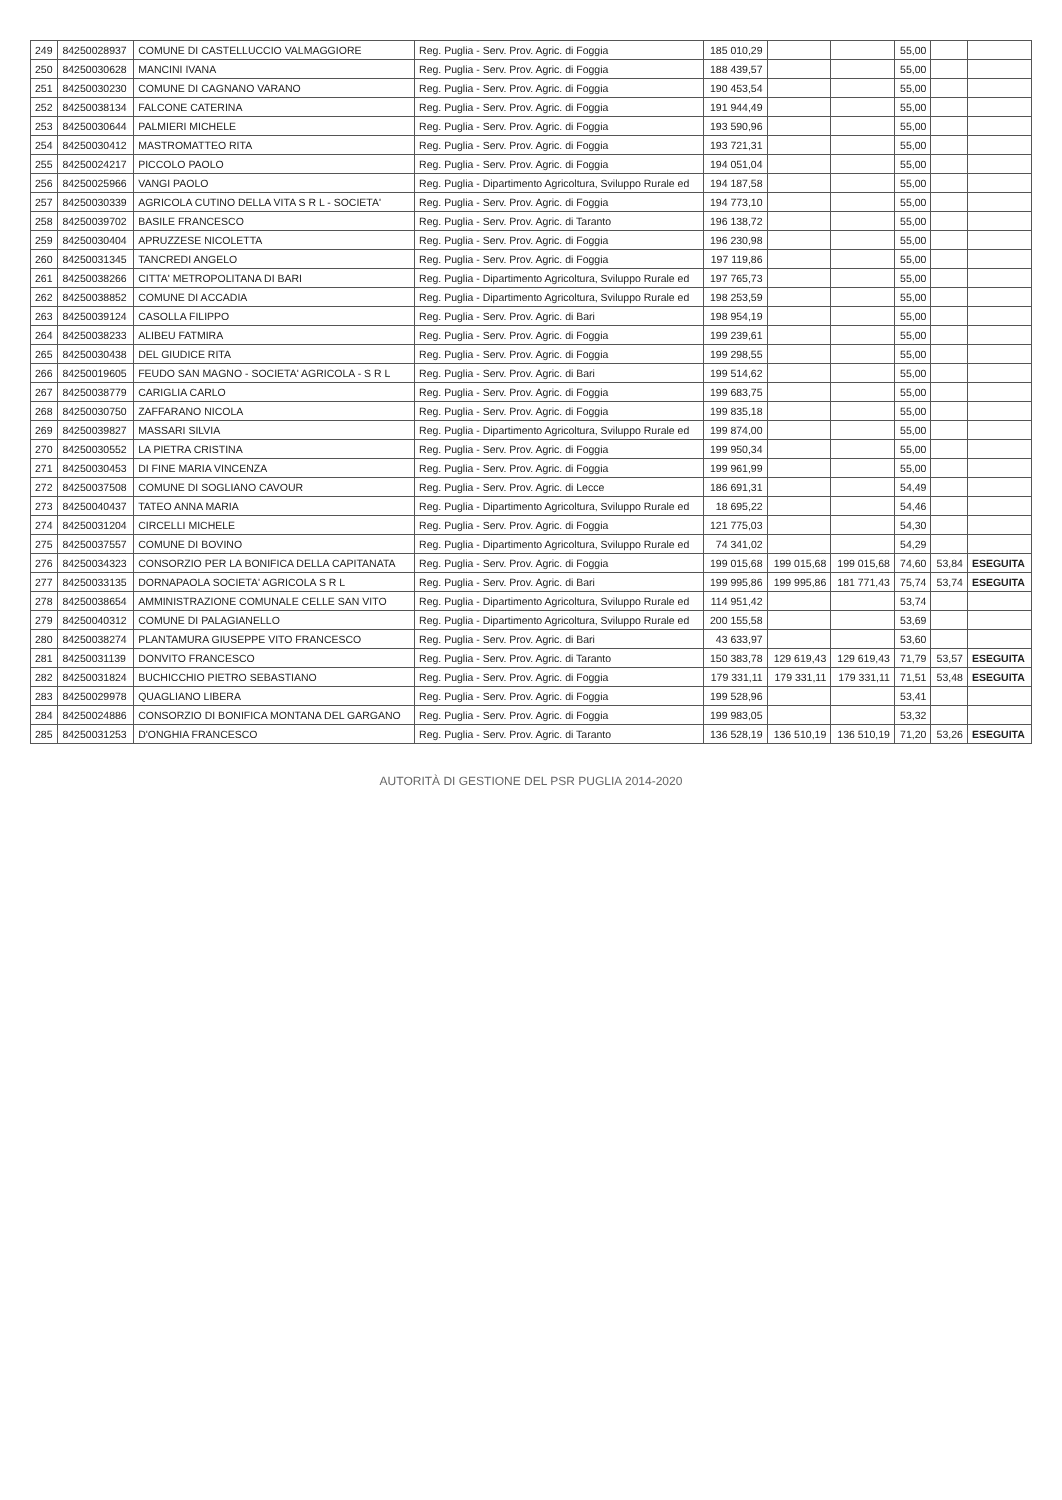| 249 | 84250028937 | COMUNE DI CASTELLUCCIO VALMAGGIORE | Reg. Puglia - Serv. Prov. Agric. di Foggia | 185 010,29 | | | 55,00 | | |
| 250 | 84250030628 | MANCINI IVANA | Reg. Puglia - Serv. Prov. Agric. di Foggia | 188 439,57 | | | 55,00 | | |
| 251 | 84250030230 | COMUNE DI CAGNANO VARANO | Reg. Puglia - Serv. Prov. Agric. di Foggia | 190 453,54 | | | 55,00 | | |
| 252 | 84250038134 | FALCONE CATERINA | Reg. Puglia - Serv. Prov. Agric. di Foggia | 191 944,49 | | | 55,00 | | |
| 253 | 84250030644 | PALMIERI MICHELE | Reg. Puglia - Serv. Prov. Agric. di Foggia | 193 590,96 | | | 55,00 | | |
| 254 | 84250030412 | MASTROMATTEO RITA | Reg. Puglia - Serv. Prov. Agric. di Foggia | 193 721,31 | | | 55,00 | | |
| 255 | 84250024217 | PICCOLO PAOLO | Reg. Puglia - Serv. Prov. Agric. di Foggia | 194 051,04 | | | 55,00 | | |
| 256 | 84250025966 | VANGI PAOLO | Reg. Puglia - Dipartimento Agricoltura, Sviluppo Rurale ed | 194 187,58 | | | 55,00 | | |
| 257 | 84250030339 | AGRICOLA CUTINO DELLA VITA S R L - SOCIETA' | Reg. Puglia - Serv. Prov. Agric. di Foggia | 194 773,10 | | | 55,00 | | |
| 258 | 84250039702 | BASILE FRANCESCO | Reg. Puglia - Serv. Prov. Agric. di Taranto | 196 138,72 | | | 55,00 | | |
| 259 | 84250030404 | APRUZZESE NICOLETTA | Reg. Puglia - Serv. Prov. Agric. di Foggia | 196 230,98 | | | 55,00 | | |
| 260 | 84250031345 | TANCREDI ANGELO | Reg. Puglia - Serv. Prov. Agric. di Foggia | 197 119,86 | | | 55,00 | | |
| 261 | 84250038266 | CITTA' METROPOLITANA DI BARI | Reg. Puglia - Dipartimento Agricoltura, Sviluppo Rurale ed | 197 765,73 | | | 55,00 | | |
| 262 | 84250038852 | COMUNE DI ACCADIA | Reg. Puglia - Dipartimento Agricoltura, Sviluppo Rurale ed | 198 253,59 | | | 55,00 | | |
| 263 | 84250039124 | CASOLLA FILIPPO | Reg. Puglia - Serv. Prov. Agric. di Bari | 198 954,19 | | | 55,00 | | |
| 264 | 84250038233 | ALIBEU FATMIRA | Reg. Puglia - Serv. Prov. Agric. di Foggia | 199 239,61 | | | 55,00 | | |
| 265 | 84250030438 | DEL GIUDICE RITA | Reg. Puglia - Serv. Prov. Agric. di Foggia | 199 298,55 | | | 55,00 | | |
| 266 | 84250019605 | FEUDO SAN MAGNO - SOCIETA' AGRICOLA - S R L | Reg. Puglia - Serv. Prov. Agric. di Bari | 199 514,62 | | | 55,00 | | |
| 267 | 84250038779 | CARIGLIA CARLO | Reg. Puglia - Serv. Prov. Agric. di Foggia | 199 683,75 | | | 55,00 | | |
| 268 | 84250030750 | ZAFFARANO NICOLA | Reg. Puglia - Serv. Prov. Agric. di Foggia | 199 835,18 | | | 55,00 | | |
| 269 | 84250039827 | MASSARI SILVIA | Reg. Puglia - Dipartimento Agricoltura, Sviluppo Rurale ed | 199 874,00 | | | 55,00 | | |
| 270 | 84250030552 | LA PIETRA CRISTINA | Reg. Puglia - Serv. Prov. Agric. di Foggia | 199 950,34 | | | 55,00 | | |
| 271 | 84250030453 | DI FINE MARIA VINCENZA | Reg. Puglia - Serv. Prov. Agric. di Foggia | 199 961,99 | | | 55,00 | | |
| 272 | 84250037508 | COMUNE DI SOGLIANO CAVOUR | Reg. Puglia - Serv. Prov. Agric. di Lecce | 186 691,31 | | | 54,49 | | |
| 273 | 84250040437 | TATEO ANNA MARIA | Reg. Puglia - Dipartimento Agricoltura, Sviluppo Rurale ed | 18 695,22 | | | 54,46 | | |
| 274 | 84250031204 | CIRCELLI MICHELE | Reg. Puglia - Serv. Prov. Agric. di Foggia | 121 775,03 | | | 54,30 | | |
| 275 | 84250037557 | COMUNE DI BOVINO | Reg. Puglia - Dipartimento Agricoltura, Sviluppo Rurale ed | 74 341,02 | | | 54,29 | | |
| 276 | 84250034323 | CONSORZIO PER LA BONIFICA DELLA CAPITANATA | Reg. Puglia - Serv. Prov. Agric. di Foggia | 199 015,68 | 199 015,68 | 199 015,68 | 74,60 | 53,84 | ESEGUITA |
| 277 | 84250033135 | DORNAPAOLA SOCIETA' AGRICOLA S R L | Reg. Puglia - Serv. Prov. Agric. di Bari | 199 995,86 | 199 995,86 | 181 771,43 | 75,74 | 53,74 | ESEGUITA |
| 278 | 84250038654 | AMMINISTRAZIONE COMUNALE CELLE SAN VITO | Reg. Puglia - Dipartimento Agricoltura, Sviluppo Rurale ed | 114 951,42 | | | 53,74 | | |
| 279 | 84250040312 | COMUNE DI PALAGIANELLO | Reg. Puglia - Dipartimento Agricoltura, Sviluppo Rurale ed | 200 155,58 | | | 53,69 | | |
| 280 | 84250038274 | PLANTAMURA GIUSEPPE VITO FRANCESCO | Reg. Puglia - Serv. Prov. Agric. di Bari | 43 633,97 | | | 53,60 | | |
| 281 | 84250031139 | DONVITO FRANCESCO | Reg. Puglia - Serv. Prov. Agric. di Taranto | 150 383,78 | 129 619,43 | 129 619,43 | 71,79 | 53,57 | ESEGUITA |
| 282 | 84250031824 | BUCHICCHIO PIETRO SEBASTIANO | Reg. Puglia - Serv. Prov. Agric. di Foggia | 179 331,11 | 179 331,11 | 179 331,11 | 71,51 | 53,48 | ESEGUITA |
| 283 | 84250029978 | QUAGLIANO LIBERA | Reg. Puglia - Serv. Prov. Agric. di Foggia | 199 528,96 | | | 53,41 | | |
| 284 | 84250024886 | CONSORZIO DI BONIFICA MONTANA DEL GARGANO | Reg. Puglia - Serv. Prov. Agric. di Foggia | 199 983,05 | | | 53,32 | | |
| 285 | 84250031253 | D'ONGHIA FRANCESCO | Reg. Puglia - Serv. Prov. Agric. di Taranto | 136 528,19 | 136 510,19 | 136 510,19 | 71,20 | 53,26 | ESEGUITA |
AUTORITÀ DI GESTIONE DEL PSR PUGLIA 2014-2020